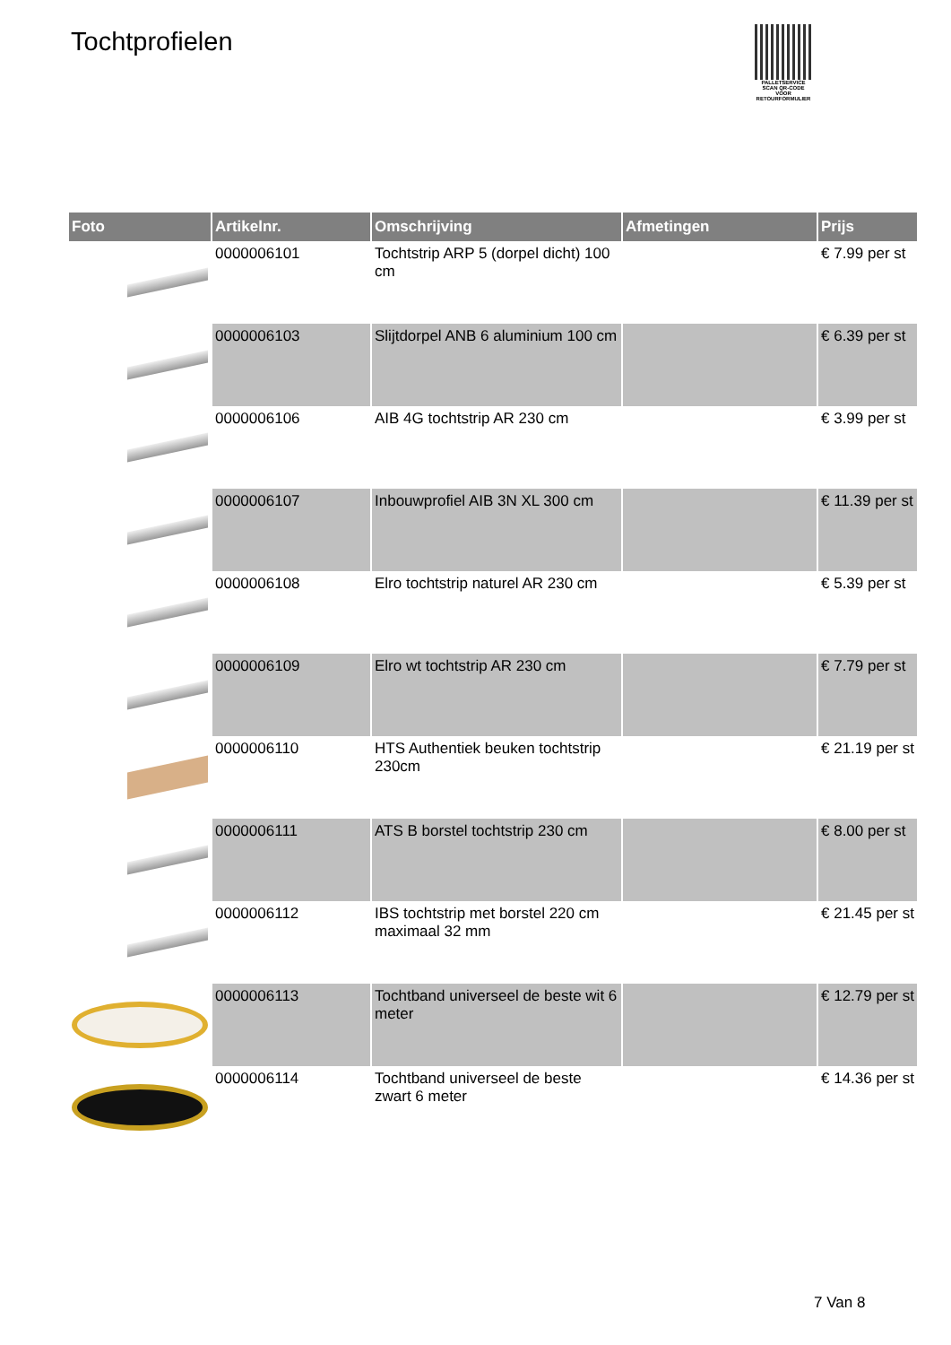Tochtprofielen
PALLETSERVICE
SCAN QR-CODE VOOR RETOURFORMULIER
| Foto | Artikelnr. | Omschrijving | Afmetingen | Prijs |
| --- | --- | --- | --- | --- |
| | 0000006101 | Tochtstrip ARP 5 (dorpel dicht) 100 cm | | € 7.99 per st |
| | 0000006103 | Slijtdorpel ANB 6 aluminium 100 cm | | € 6.39 per st |
| | 0000006106 | AIB 4G tochtstrip AR 230 cm | | € 3.99 per st |
| | 0000006107 | Inbouwprofiel AIB 3N XL 300 cm | | € 11.39 per st |
| | 0000006108 | Elro tochtstrip naturel AR 230 cm | | € 5.39 per st |
| | 0000006109 | Elro wt tochtstrip AR 230 cm | | € 7.79 per st |
| | 0000006110 | HTS Authentiek beuken tochtstrip 230cm | | € 21.19 per st |
| | 0000006111 | ATS B borstel tochtstrip 230 cm | | € 8.00 per st |
| | 0000006112 | IBS tochtstrip met borstel 220 cm maximaal 32 mm | | € 21.45 per st |
| | 0000006113 | Tochtband universeel de beste wit 6 meter | | € 12.79 per st |
| | 0000006114 | Tochtband universeel de beste zwart 6 meter | | € 14.36 per st |
7 Van 8